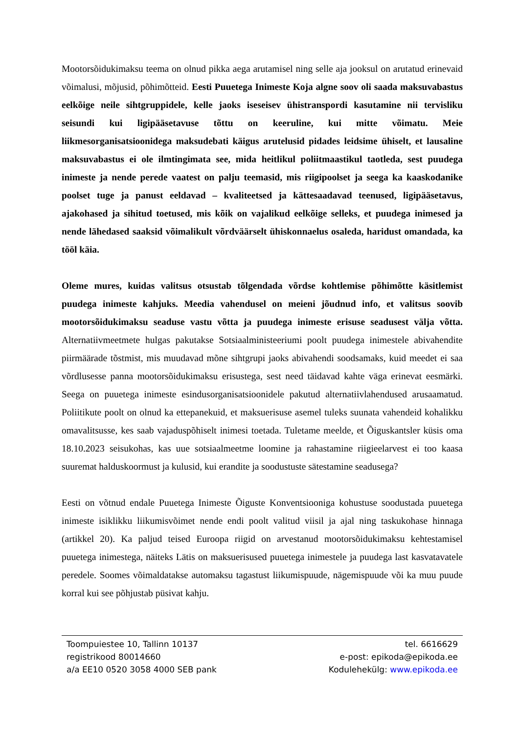Mootorsõidukimaksu teema on olnud pikka aega arutamisel ning selle aja jooksul on arutatud erinevaid võimalusi, mõjusid, põhimõtteid. Eesti Puuetega Inimeste Koja algne soov oli saada maksuvabastus eelkõige neile sihtgruppidele, kelle jaoks iseseisev ühistranspordi kasutamine nii tervisliku seisundi kui ligipääsetavuse tõttu on keeruline, kui mitte võimatu. Meie liikmesorganisatsioonidega maksudebati käigus arutelusid pidades leidsime ühiselt, et lausaline maksuvabastus ei ole ilmtingimata see, mida heitlikul poliitmaastikul taotleda, sest puudega inimeste ja nende perede vaatest on palju teemasid, mis riigipoolset ja seega ka kaaskodanike poolset tuge ja panust eeldavad – kvaliteetsed ja kättesaadavad teenused, ligipääsetavus, ajakohased ja sihitud toetused, mis kõik on vajalikud eelkõige selleks, et puudega inimesed ja nende lähedased saaksid võimalikult võrdväärselt ühiskonnaelus osaleda, haridust omandada, ka tööl käia.
Oleme mures, kuidas valitsus otsustab tõlgendada võrdse kohtlemise põhimõtte käsitlemist puudega inimeste kahjuks. Meedia vahendusel on meieni jõudnud info, et valitsus soovib mootorsõidukimaksu seaduse vastu võtta ja puudega inimeste erisuse seadusest välja võtta. Alternatiivmeetmete hulgas pakutakse Sotsiaalministeeriumi poolt puudega inimestele abivahendite piirmäärade tõstmist, mis muudavad mõne sihtgrupi jaoks abivahendi soodsamaks, kuid meedet ei saa võrdlusesse panna mootorsõidukimaksu erisustega, sest need täidavad kahte väga erinevat eesmärki. Seega on puuetega inimeste esindusorganisatsioonidele pakutud alternatiivlahendused arusaamatud. Poliitikute poolt on olnud ka ettepanekuid, et maksuerisuse asemel tuleks suunata vahendeid kohalikku omavalitsusse, kes saab vajaduspõhiselt inimesi toetada. Tuletame meelde, et Õiguskantsler küsis oma 18.10.2023 seisukohas, kas uue sotsiaalmeetme loomine ja rahastamine riigieelarvest ei too kaasa suuremat halduskoormust ja kulusid, kui erandite ja soodustuste sätestamine seadusega?
Eesti on võtnud endale Puuetega Inimeste Õiguste Konventsiooniga kohustuse soodustada puuetega inimeste isiklikku liikumisvõimet nende endi poolt valitud viisil ja ajal ning taskukohase hinnaga (artikkel 20). Ka paljud teised Euroopa riigid on arvestanud mootorsõidukimaksu kehtestamisel puuetega inimestega, näiteks Lätis on maksuerisused puuetega inimestele ja puudega last kasvatavatele peredele. Soomes võimaldatakse automaksu tagastust liikumispuude, nägemispuude või ka muu puude korral kui see põhjustab püsivat kahju.
Toompuiestee 10, Tallinn 10137
registrikood 80014660
a/a EE10 0520 3058 4000 SEB pank
tel. 6616629
e-post: epikoda@epikoda.ee
Kodulehekülg: www.epikoda.ee